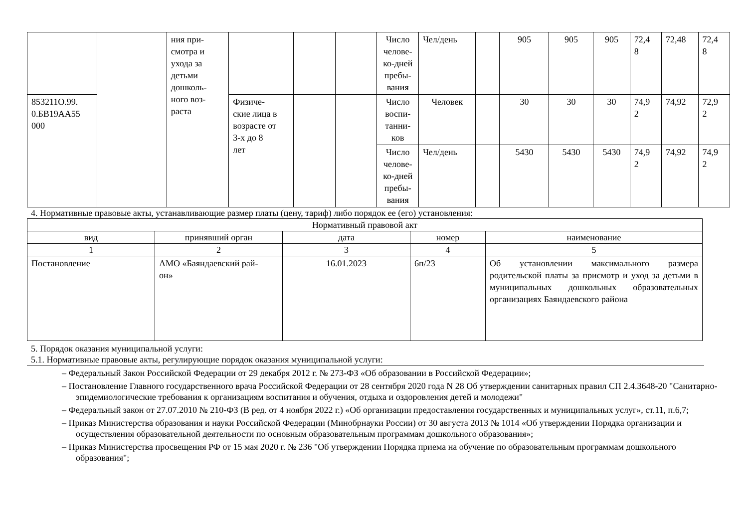| | | ния при- смотра и ухода за детьми дошколь- ного воз- раста | | | | Число челове- ко-дней пребы- вания | Чел/день | | 905 | 905 | 905 | 72,4 8 | 72,48 | 72,4 8 |
| 853211О.99. 0.БВ19АА55 000 | | | Физиче- ские лица в возрасте от 3-х до 8 лет | | | Число воспи- танни- ков | Человек | | 30 | 30 | 30 | 74,9 2 | 74,92 | 72,9 2 |
| | | | | | | Число челове- ко-дней пребы- вания | Чел/день | | 5430 | 5430 | 5430 | 74,9 2 | 74,92 | 74,9 2 |
4. Нормативные правовые акты, устанавливающие размер платы (цену, тариф) либо порядок ее (его) установления:
| Нормативный правовой акт | | | | |
| --- | --- | --- | --- | --- |
| вид | принявший орган | дата | номер | наименование |
| 1 | 2 | 3 | 4 | 5 |
| Постановление | АМО «Баяндаевский рай- он» | 16.01.2023 | 6п/23 | Об установлении максимального размера родительской платы за присмотр и уход за детьми в муниципальных дошкольных образовательных организациях Баяндаевского района |
5. Порядок оказания муниципальной услуги:
5.1. Нормативные правовые акты, регулирующие порядок оказания муниципальной услуги:
– Федеральный Закон Российской Федерации от 29 декабря 2012 г. № 273-ФЗ «Об образовании в Российской Федерации»;
– Постановление Главного государственного врача Российской Федерации от 28 сентября 2020 года N 28 Об утверждении санитарных правил СП 2.4.3648-20 "Санитарно-эпидемиологические требования к организациям воспитания и обучения, отдыха и оздоровления детей и молодежи"
– Федеральный закон от 27.07.2010 № 210-ФЗ (В ред. от 4 ноября 2022 г.) «Об организации предоставления государственных и муниципальных услуг», ст.11, п.6,7;
– Приказ Министерства образования и науки Российской Федерации (Минобрнауки России) от 30 августа 2013 № 1014 «Об утверждении Порядка организации и осуществления образовательной деятельности по основным образовательным программам дошкольного образования»;
– Приказ Министерства просвещения РФ от 15 мая 2020 г. № 236 "Об утверждении Порядка приема на обучение по образовательным программам дошкольного образования";